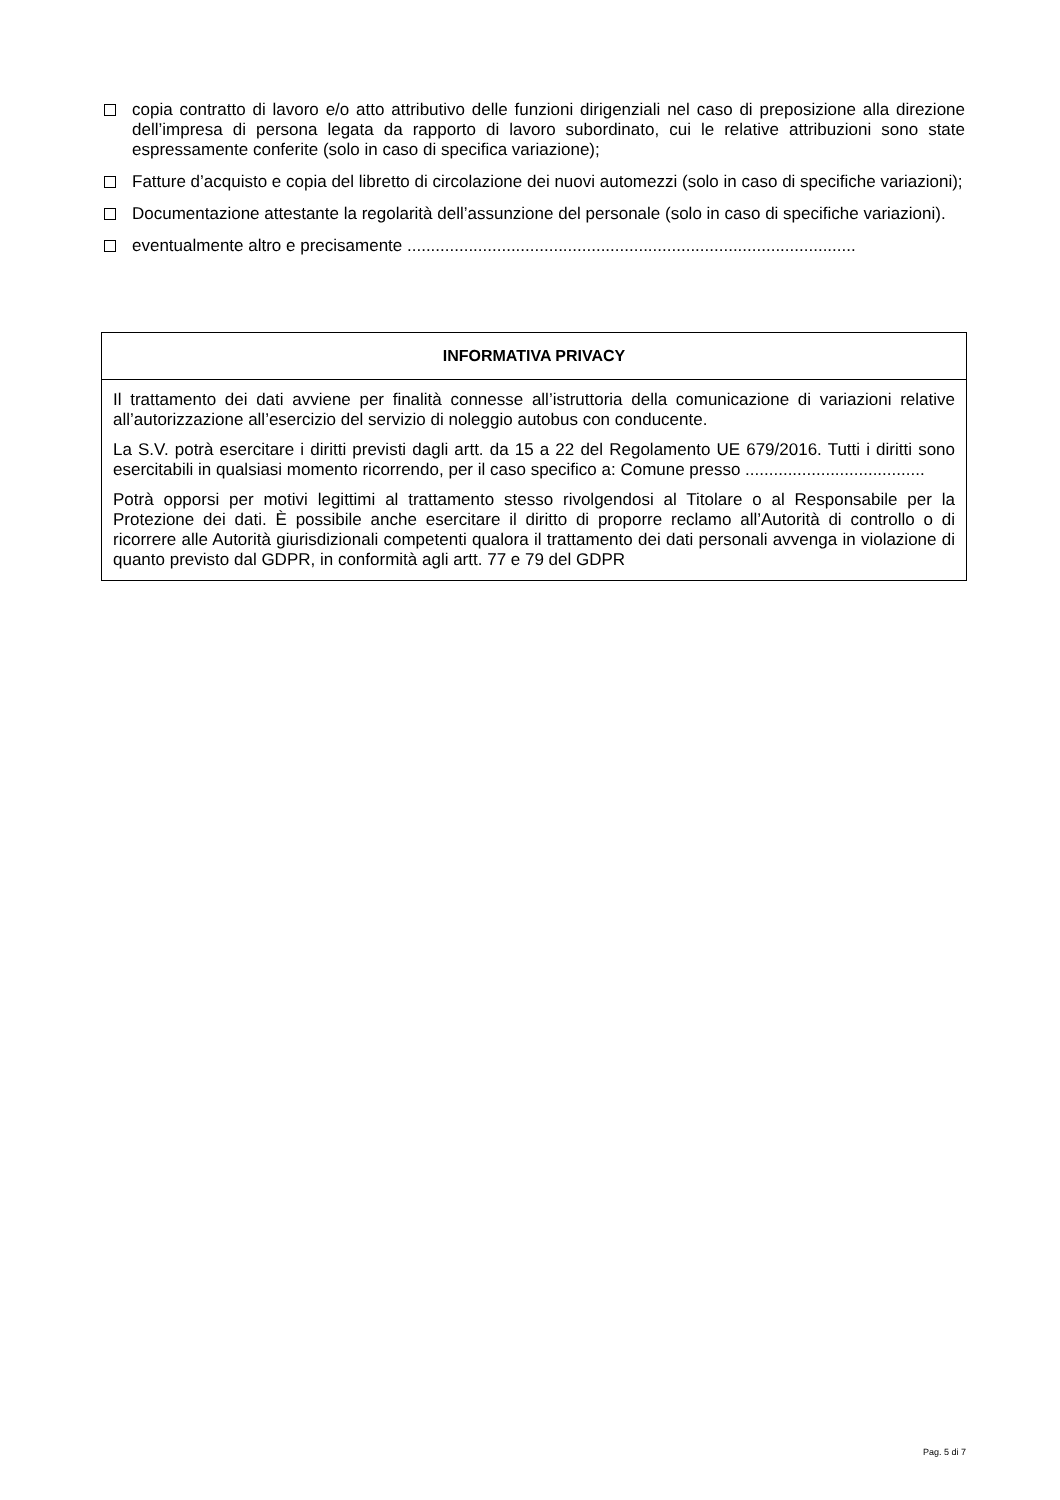copia contratto di lavoro e/o atto attributivo delle funzioni dirigenziali nel caso di preposizione alla direzione dell’impresa di persona legata da rapporto di lavoro subordinato, cui le relative attribuzioni sono state espressamente conferite (solo in caso di specifica variazione);
Fatture d’acquisto e copia del libretto di circolazione dei nuovi automezzi (solo in caso di specifiche variazioni);
Documentazione attestante la regolarità dell’assunzione del personale (solo in caso di specifiche variazioni).
eventualmente altro e precisamente ...............................................................................................
INFORMATIVA PRIVACY
Il trattamento dei dati avviene per finalità connesse all’istruttoria della comunicazione di variazioni relative all’autorizzazione all’esercizio del servizio di noleggio autobus con conducente.
La S.V. potrà esercitare i diritti previsti dagli artt. da 15 a 22 del Regolamento UE 679/2016. Tutti i diritti sono esercitabili in qualsiasi momento ricorrendo, per il caso specifico a: Comune presso ......................................
Potrà opporsi per motivi legittimi al trattamento stesso rivolgendosi al Titolare o al Responsabile per la Protezione dei dati. È possibile anche esercitare il diritto di proporre reclamo all’Autorità di controllo o di ricorrere alle Autorità giurisdizionali competenti qualora il trattamento dei dati personali avvenga in violazione di quanto previsto dal GDPR, in conformità agli artt. 77 e 79 del GDPR
Pag. 5 di 7